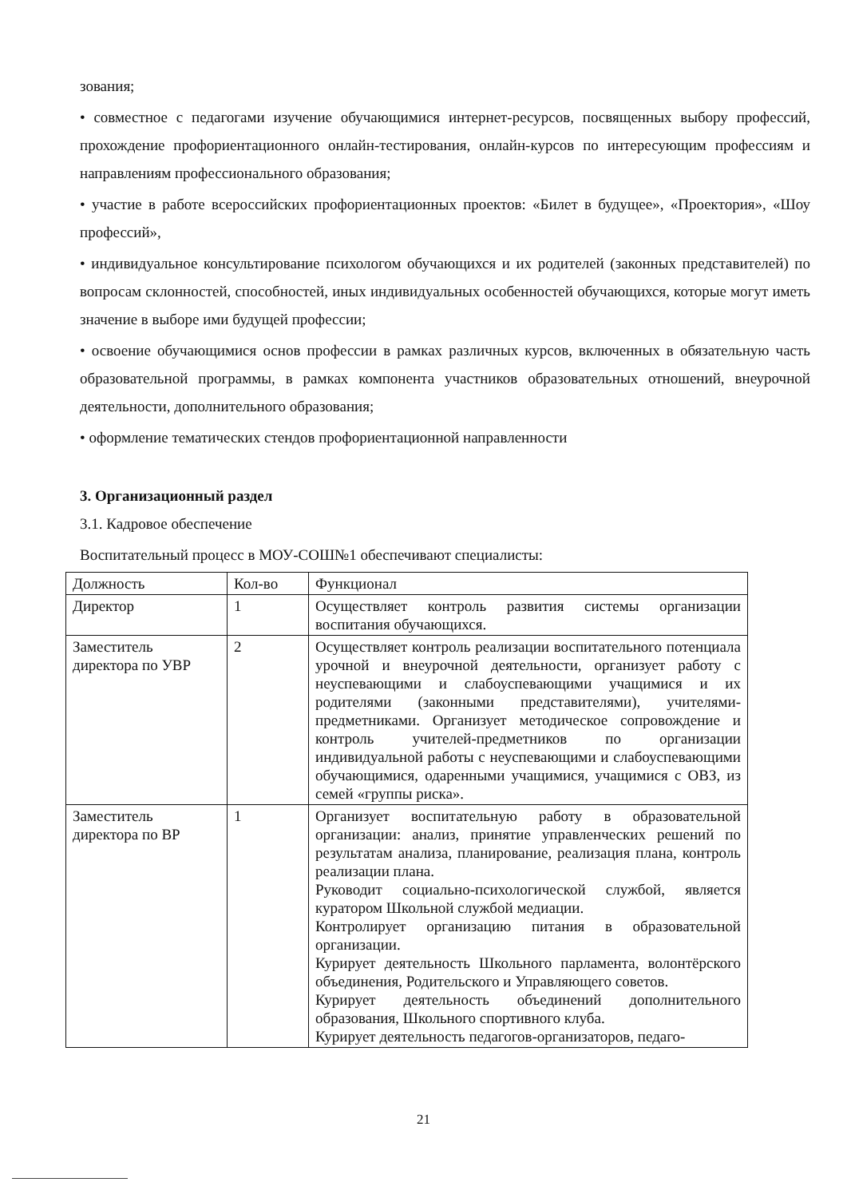зования;
• совместное с педагогами изучение обучающимися интернет-ресурсов, посвященных выбору профессий, прохождение профориентационного онлайн-тестирования, онлайн-курсов по интересующим профессиям и направлениям профессионального образования;
• участие в работе всероссийских профориентационных проектов: «Билет в будущее», «Проектория», «Шоу профессий»,
• индивидуальное консультирование психологом обучающихся и их родителей (законных представителей) по вопросам склонностей, способностей, иных индивидуальных особенностей обучающихся, которые могут иметь значение в выборе ими будущей профессии;
• освоение обучающимися основ профессии в рамках различных курсов, включенных в обязательную часть образовательной программы, в рамках компонента участников образовательных отношений, внеурочной деятельности, дополнительного образования;
• оформление тематических стендов профориентационной направленности
3. Организационный раздел
3.1. Кадровое обеспечение
Воспитательный процесс в МОУ-СОШ№1 обеспечивают специалисты:
| Должность | Кол-во | Функционал |
| Директор | 1 | Осуществляет контроль развития системы организации воспитания обучающихся. |
| Заместитель директора по УВР | 2 | Осуществляет контроль реализации воспитательного потенциала урочной и внеурочной деятельности, организует работу с неуспевающими и слабоуспевающими учащимися и их родителями (законными представителями), учителями-предметниками. Организует методическое сопровождение и контроль учителей-предметников по организации индивидуальной работы с неуспевающими и слабоуспевающими обучающимися, одаренными учащимися, учащимися с ОВЗ, из семей «группы риска». |
| Заместитель директора по ВР | 1 | Организует воспитательную работу в образовательной организации: анализ, принятие управленческих решений по результатам анализа, планирование, реализация плана, контроль реализации плана. Руководит социально-психологической службой, является куратором Школьной службой медиации. Контролирует организацию питания в образовательной организации. Курирует деятельность Школьного парламента, волонтёрского объединения, Родительского и Управляющего советов. Курирует деятельность объединений дополнительного образования, Школьного спортивного клуба. Курирует деятельность педагогов-организаторов, педаго- |
21